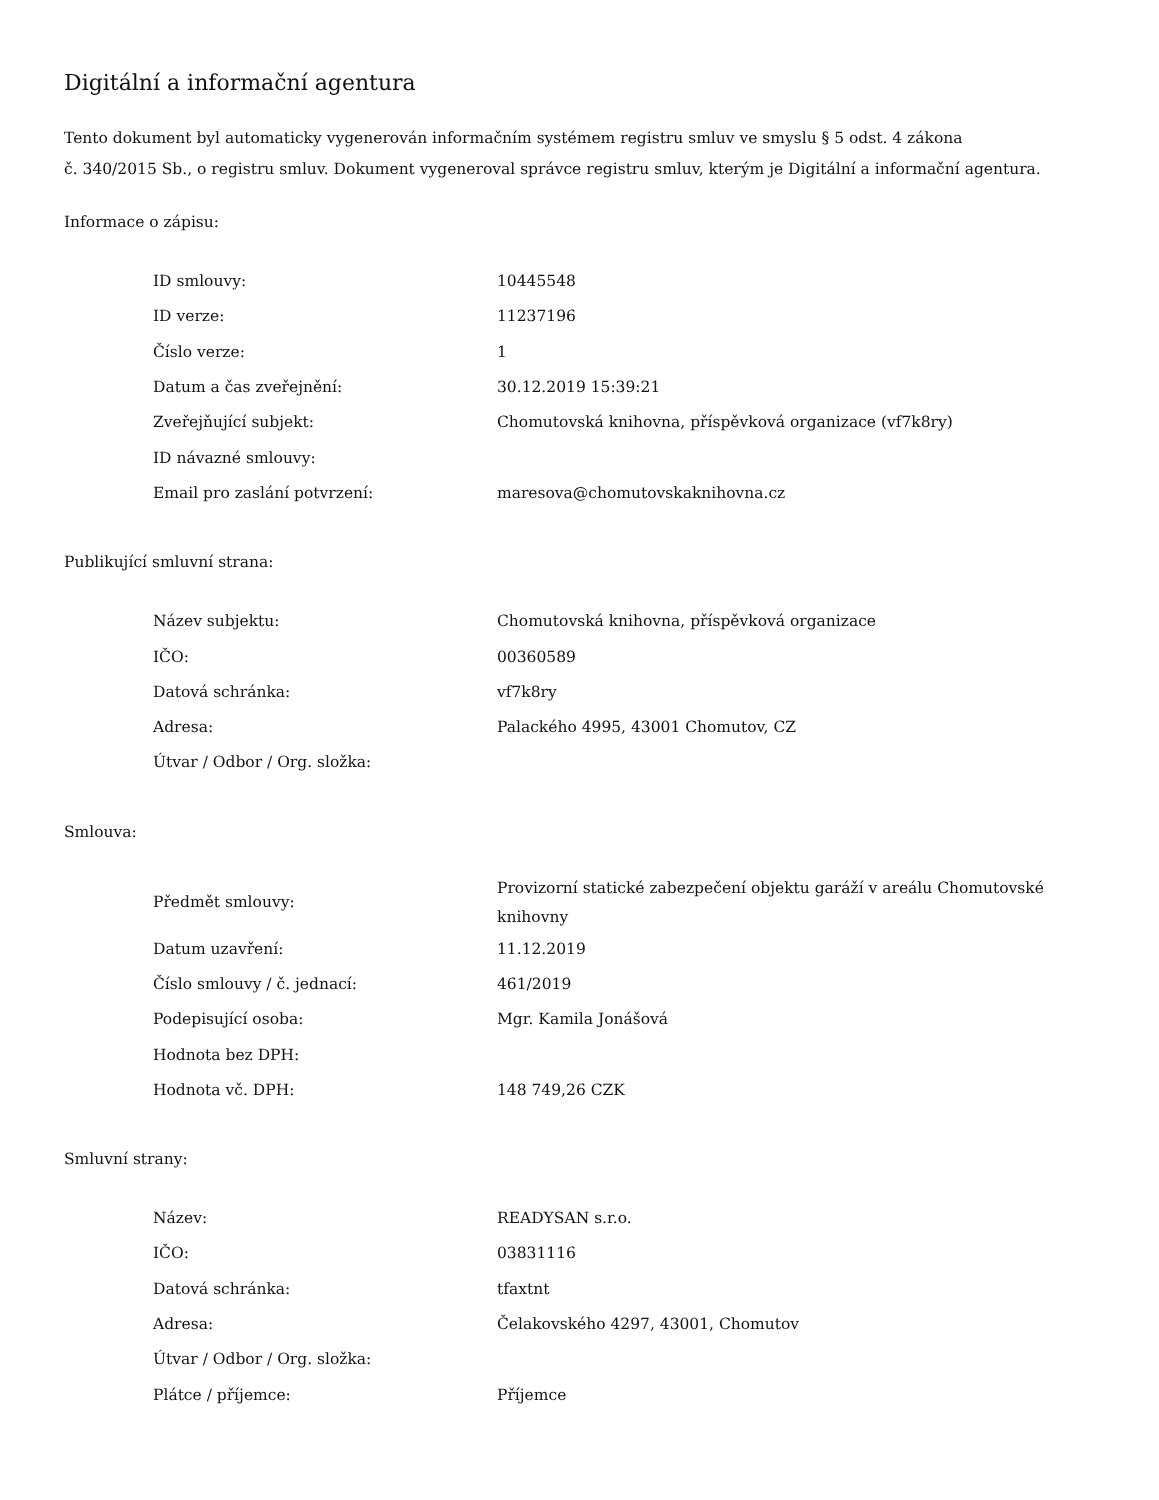Digitální a informační agentura
Tento dokument byl automaticky vygenerován informačním systémem registru smluv ve smyslu § 5 odst. 4 zákona
č. 340/2015 Sb., o registru smluv. Dokument vygeneroval správce registru smluv, kterým je Digitální a informační agentura.
Informace o zápisu:
| ID smlouvy: | 10445548 |
| ID verze: | 11237196 |
| Číslo verze: | 1 |
| Datum a čas zveřejnění: | 30.12.2019 15:39:21 |
| Zveřejňující subjekt: | Chomutovská knihovna, příspěvková organizace (vf7k8ry) |
| ID návazné smlouvy: | |
| Email pro zaslání potvrzení: | maresova@chomutovskaknihovna.cz |
Publikující smluvní strana:
| Název subjektu: | Chomutovská knihovna, příspěvková organizace |
| IČO: | 00360589 |
| Datová schránka: | vf7k8ry |
| Adresa: | Palackého 4995, 43001 Chomutov, CZ |
| Útvar / Odbor / Org. složka: | |
Smlouva:
| Předmět smlouvy: | Provizorní statické zabezpečení objektu garáží v areálu Chomutovské knihovny |
| Datum uzavření: | 11.12.2019 |
| Číslo smlouvy / č. jednací: | 461/2019 |
| Podepisující osoba: | Mgr. Kamila Jonášová |
| Hodnota bez DPH: | |
| Hodnota vč. DPH: | 148 749,26 CZK |
Smluvní strany:
| Název: | READYSAN s.r.o. |
| IČO: | 03831116 |
| Datová schránka: | tfaxtnt |
| Adresa: | Čelakovského 4297, 43001, Chomutov |
| Útvar / Odbor / Org. složka: | |
| Plátce / příjemce: | Příjemce |